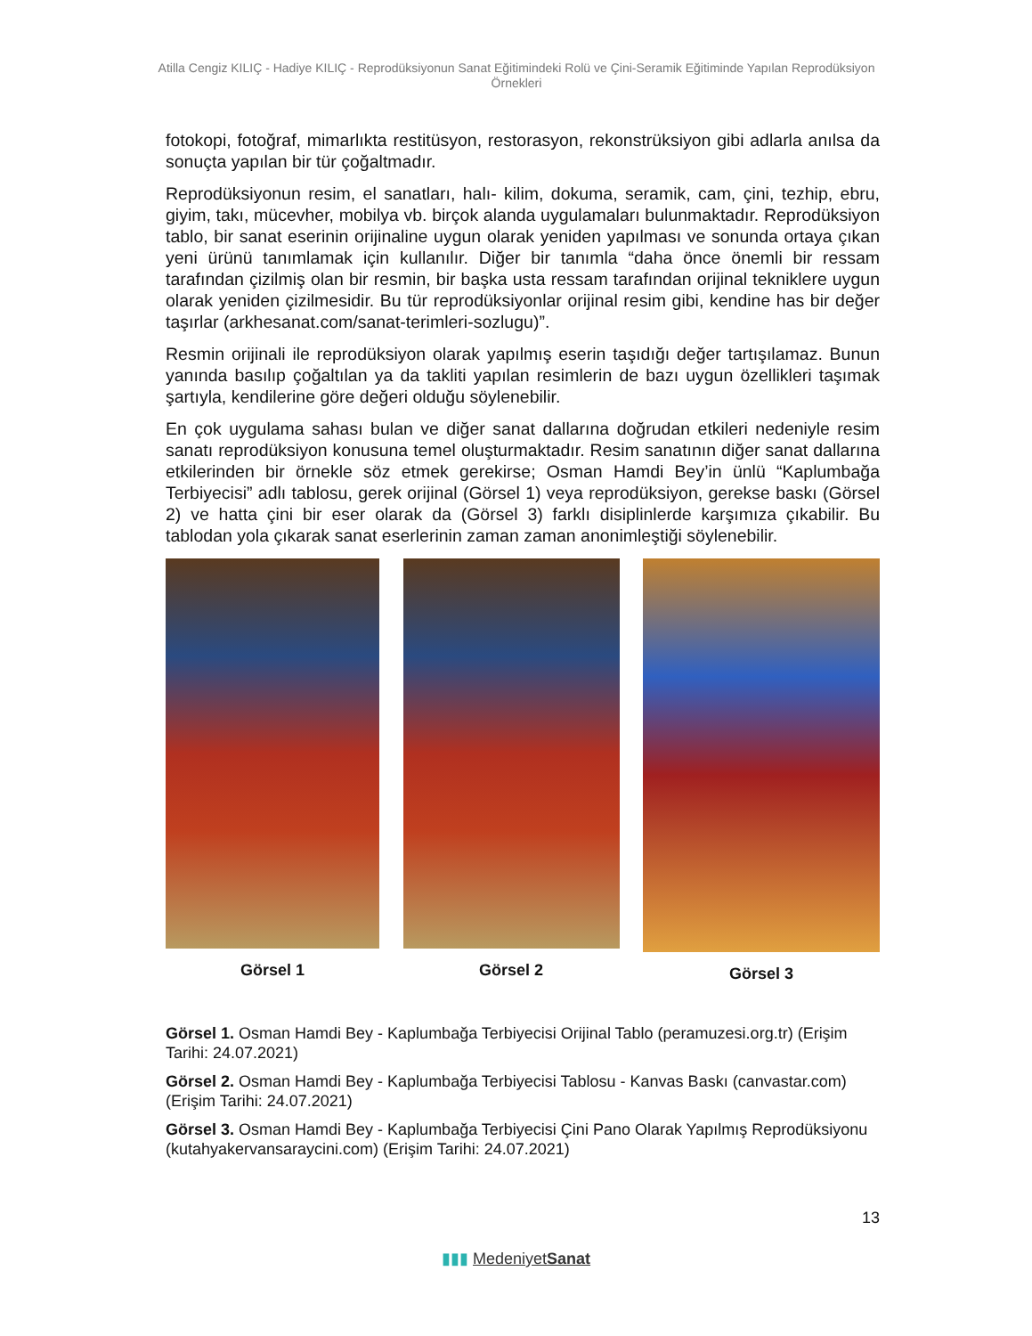Atilla Cengiz KILIÇ - Hadiye KILIÇ - Reprodüksiyonun Sanat Eğitimindeki Rolü ve Çini-Seramik Eğitiminde Yapılan Reprodüksiyon Örnekleri
fotokopi, fotoğraf, mimarlıkta restitüsyon, restorasyon, rekonstrüksiyon gibi adlarla anılsa da sonuçta yapılan bir tür çoğaltmadır.
Reprodüksiyonun resim, el sanatları, halı- kilim, dokuma, seramik, cam, çini, tezhip, ebru, giyim, takı, mücevher, mobilya vb. birçok alanda uygulamaları bulunmaktadır. Reprodüksiyon tablo, bir sanat eserinin orijinaline uygun olarak yeniden yapılması ve sonunda ortaya çıkan yeni ürünü tanımlamak için kullanılır. Diğer bir tanımla “daha önce önemli bir ressam tarafından çizilmiş olan bir resmin, bir başka usta ressam tarafından orijinal tekniklere uygun olarak yeniden çizilmesidir. Bu tür reprodüksiyonlar orijinal resim gibi, kendine has bir değer taşırlar (arkhesanat.com/sanat-terimleri-sozlugu)”.
Resmin orijinali ile reprodüksiyon olarak yapılmış eserin taşıdığı değer tartışılamaz. Bunun yanında basılıp çoğaltılan ya da takliti yapılan resimlerin de bazı uygun özellikleri taşımak şartıyla, kendilerine göre değeri olduğu söylenebilir.
En çok uygulama sahası bulan ve diğer sanat dallarına doğrudan etkileri nedeniyle resim sanatı reprodüksiyon konusuna temel oluşturmaktadır. Resim sanatının diğer sanat dallarına etkilerinden bir örnekle söz etmek gerekirse; Osman Hamdi Bey’in ünlü “Kaplumbağa Terbiyecisi” adlı tablosu, gerek orijinal (Görsel 1) veya reprodüksiyon, gerekse baskı (Görsel 2) ve hatta çini bir eser olarak da (Görsel 3) farklı disiplinlerde karşımıza çıkabilir. Bu tablodan yola çıkarak sanat eserlerinin zaman zaman anonimleştiği söylenebilir.
Görsel 1 Görsel 2 Görsel 3
Görsel 1. Osman Hamdi Bey - Kaplumbağa Terbiyecisi Orijinal Tablo (peramuzesi.org.tr) (Erişim Tarihi: 24.07.2021)
Görsel 2. Osman Hamdi Bey - Kaplumbağa Terbiyecisi Tablosu - Kanvas Baskı (canvastar.com) (Erişim Tarihi: 24.07.2021)
Görsel 3. Osman Hamdi Bey - Kaplumbağa Terbiyecisi Çini Pano Olarak Yapılmış Reprodüksiyonu (kutahyakervansaraycini.com) (Erişim Tarihi: 24.07.2021)
13
▮▮▮ MedeniyetSanat